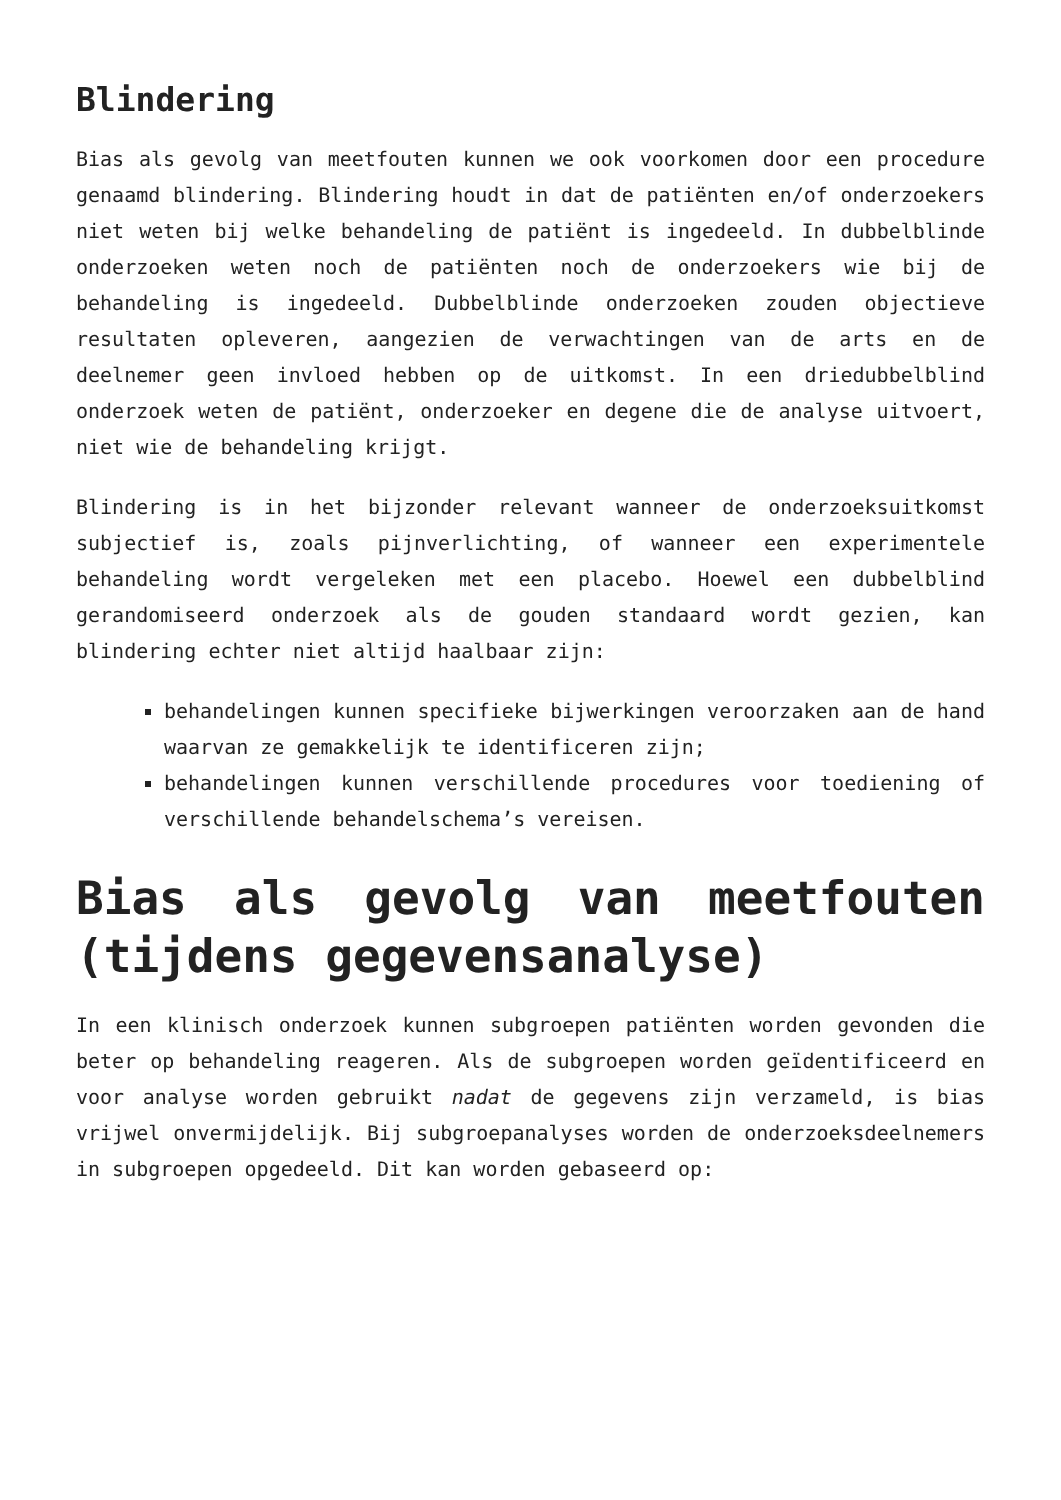Blindering
Bias als gevolg van meetfouten kunnen we ook voorkomen door een procedure genaamd blindering. Blindering houdt in dat de patiënten en/of onderzoekers niet weten bij welke behandeling de patiënt is ingedeeld. In dubbelblinde onderzoeken weten noch de patiënten noch de onderzoekers wie bij de behandeling is ingedeeld. Dubbelblinde onderzoeken zouden objectieve resultaten opleveren, aangezien de verwachtingen van de arts en de deelnemer geen invloed hebben op de uitkomst. In een driedubbelblind onderzoek weten de patiënt, onderzoeker en degene die de analyse uitvoert, niet wie de behandeling krijgt.
Blindering is in het bijzonder relevant wanneer de onderzoeksuitkomst subjectief is, zoals pijnverlichting, of wanneer een experimentele behandeling wordt vergeleken met een placebo. Hoewel een dubbelblind gerandomiseerd onderzoek als de gouden standaard wordt gezien, kan blindering echter niet altijd haalbaar zijn:
behandelingen kunnen specifieke bijwerkingen veroorzaken aan de hand waarvan ze gemakkelijk te identificeren zijn;
behandelingen kunnen verschillende procedures voor toediening of verschillende behandelschema’s vereisen.
Bias als gevolg van meetfouten (tijdens gegevensanalyse)
In een klinisch onderzoek kunnen subgroepen patiënten worden gevonden die beter op behandeling reageren. Als de subgroepen worden geïdentificeerd en voor analyse worden gebruikt nadat de gegevens zijn verzameld, is bias vrijwel onvermijdelijk. Bij subgroepanalyses worden de onderzoeksdeelnemers in subgroepen opgedeeld. Dit kan worden gebaseerd op: